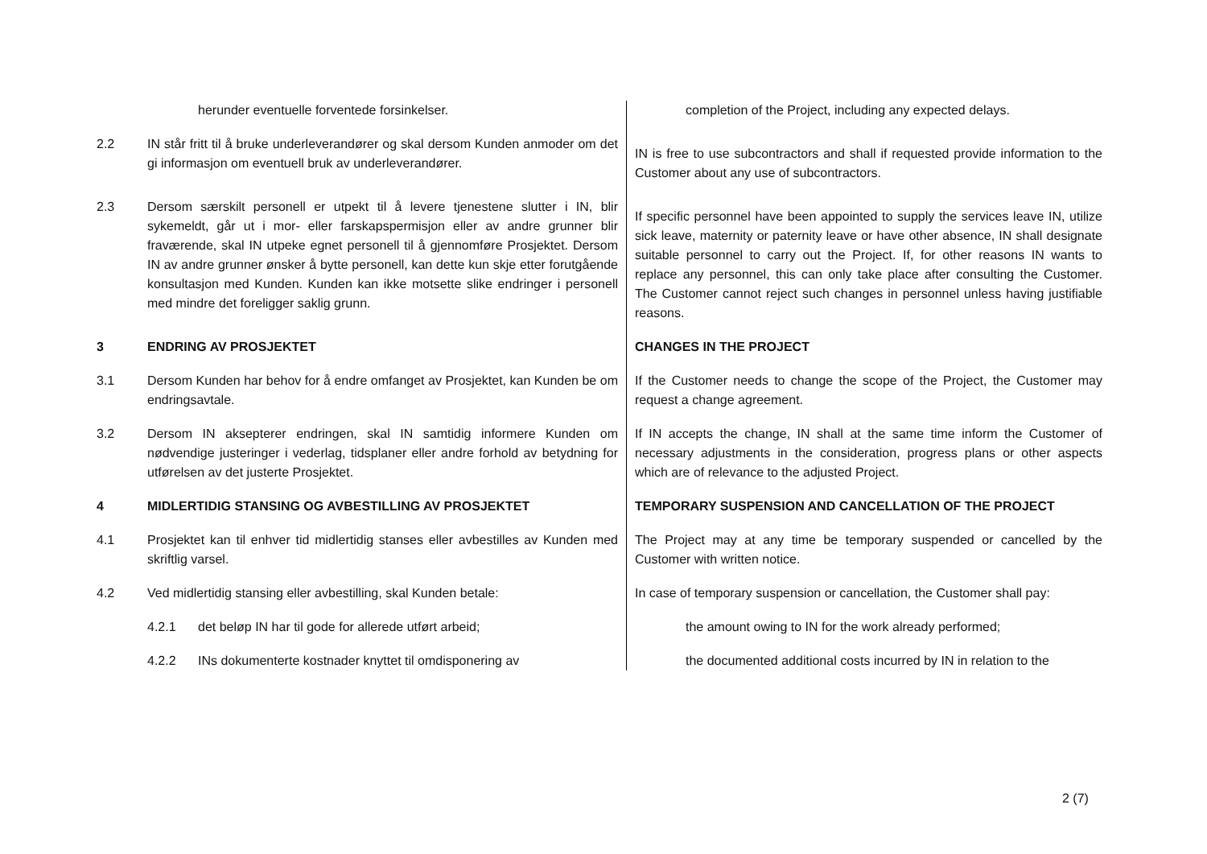| | herunder eventuelle forventede forsinkelser. | completion of the Project, including any expected delays. |
| 2.2 | IN står fritt til å bruke underleverandører og skal dersom Kunden anmoder om det gi informasjon om eventuell bruk av underleverandører. | IN is free to use subcontractors and shall if requested provide information to the Customer about any use of subcontractors. |
| 2.3 | Dersom særskilt personell er utpekt til å levere tjenestene slutter i IN, blir sykemeldt, går ut i mor- eller farskapspermisjon eller av andre grunner blir fraværende, skal IN utpeke egnet personell til å gjennomføre Prosjektet. Dersom IN av andre grunner ønsker å bytte personell, kan dette kun skje etter forutgående konsultasjon med Kunden. Kunden kan ikke motsette slike endringer i personell med mindre det foreligger saklig grunn. | If specific personnel have been appointed to supply the services leave IN, utilize sick leave, maternity or paternity leave or have other absence, IN shall designate suitable personnel to carry out the Project. If, for other reasons IN wants to replace any personnel, this can only take place after consulting the Customer. The Customer cannot reject such changes in personnel unless having justifiable reasons. |
| 3 | ENDRING AV PROSJEKTET | CHANGES IN THE PROJECT |
| 3.1 | Dersom Kunden har behov for å endre omfanget av Prosjektet, kan Kunden be om endringsavtale. | If the Customer needs to change the scope of the Project, the Customer may request a change agreement. |
| 3.2 | Dersom IN aksepterer endringen, skal IN samtidig informere Kunden om nødvendige justeringer i vederlag, tidsplaner eller andre forhold av betydning for utførelsen av det justerte Prosjektet. | If IN accepts the change, IN shall at the same time inform the Customer of necessary adjustments in the consideration, progress plans or other aspects which are of relevance to the adjusted Project. |
| 4 | MIDLERTIDIG STANSING OG AVBESTILLING AV PROSJEKTET | TEMPORARY SUSPENSION AND CANCELLATION OF THE PROJECT |
| 4.1 | Prosjektet kan til enhver tid midlertidig stanses eller avbestilles av Kunden med skriftlig varsel. | The Project may at any time be temporary suspended or cancelled by the Customer with written notice. |
| 4.2 | Ved midlertidig stansing eller avbestilling, skal Kunden betale: | In case of temporary suspension or cancellation, the Customer shall pay: |
| | 4.2.1 det beløp IN har til gode for allerede utført arbeid; | the amount owing to IN for the work already performed; |
| | 4.2.2 INs dokumenterte kostnader knyttet til omdisponering av | the documented additional costs incurred by IN in relation to the |
2 (7)